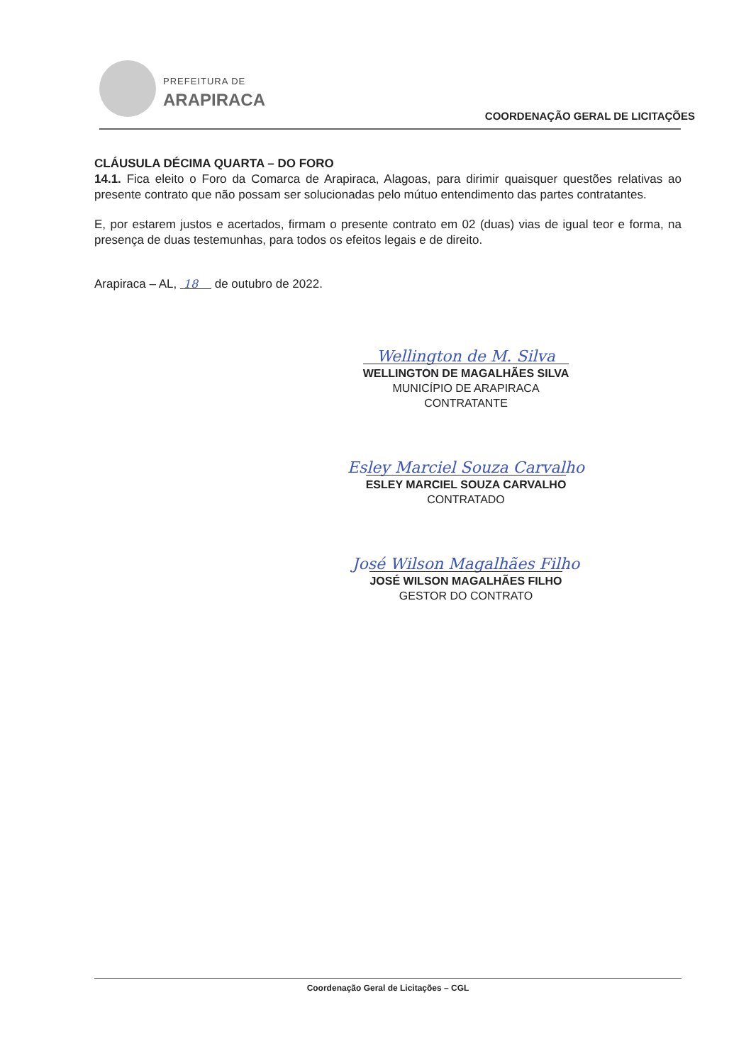PREFEITURA DE
ARAPIRACA
COORDENAÇÃO GERAL DE LICITAÇÕES
CLÁUSULA DÉCIMA QUARTA – DO FORO
14.1. Fica eleito o Foro da Comarca de Arapiraca, Alagoas, para dirimir quaisquer questões relativas ao presente contrato que não possam ser solucionadas pelo mútuo entendimento das partes contratantes.
E, por estarem justos e acertados, firmam o presente contrato em 02 (duas) vias de igual teor e forma, na presença de duas testemunhas, para todos os efeitos legais e de direito.
Arapiraca – AL, 18 de outubro de 2022.
Wellington de M. Silva
WELLINGTON DE MAGALHÃES SILVA
MUNICÍPIO DE ARAPIRACA
CONTRATANTE
Esley Marciel Souza Carvalho
ESLEY MARCIEL SOUZA CARVALHO
CONTRATADO
José Wilson Magalhães Filho
JOSÉ WILSON MAGALHÃES FILHO
GESTOR DO CONTRATO
Coordenação Geral de Licitações – CGL